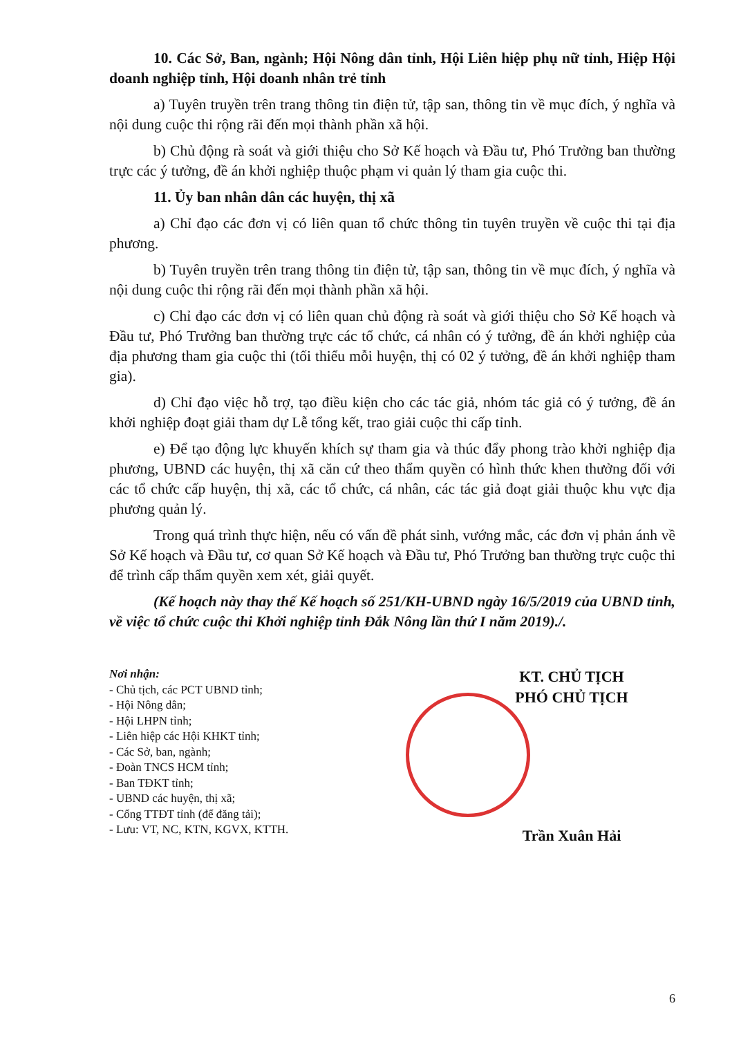10. Các Sở, Ban, ngành; Hội Nông dân tỉnh, Hội Liên hiệp phụ nữ tỉnh, Hiệp Hội doanh nghiệp tỉnh, Hội doanh nhân trẻ tỉnh
a) Tuyên truyền trên trang thông tin điện tử, tập san, thông tin về mục đích, ý nghĩa và nội dung cuộc thi rộng rãi đến mọi thành phần xã hội.
b) Chủ động rà soát và giới thiệu cho Sở Kế hoạch và Đầu tư, Phó Trưởng ban thường trực các ý tưởng, đề án khởi nghiệp thuộc phạm vi quản lý tham gia cuộc thi.
11. Ủy ban nhân dân các huyện, thị xã
a) Chỉ đạo các đơn vị có liên quan tổ chức thông tin tuyên truyền về cuộc thi tại địa phương.
b) Tuyên truyền trên trang thông tin điện tử, tập san, thông tin về mục đích, ý nghĩa và nội dung cuộc thi rộng rãi đến mọi thành phần xã hội.
c) Chỉ đạo các đơn vị có liên quan chủ động rà soát và giới thiệu cho Sở Kế hoạch và Đầu tư, Phó Trưởng ban thường trực các tổ chức, cá nhân có ý tưởng, đề án khởi nghiệp của địa phương tham gia cuộc thi (tối thiểu mỗi huyện, thị có 02 ý tưởng, đề án khởi nghiệp tham gia).
d) Chỉ đạo việc hỗ trợ, tạo điều kiện cho các tác giả, nhóm tác giả có ý tưởng, đề án khởi nghiệp đoạt giải tham dự Lễ tổng kết, trao giải cuộc thi cấp tỉnh.
e) Để tạo động lực khuyến khích sự tham gia và thúc đẩy phong trào khởi nghiệp địa phương, UBND các huyện, thị xã căn cứ theo thẩm quyền có hình thức khen thưởng đối với các tổ chức cấp huyện, thị xã, các tổ chức, cá nhân, các tác giả đoạt giải thuộc khu vực địa phương quản lý.
Trong quá trình thực hiện, nếu có vấn đề phát sinh, vướng mắc, các đơn vị phản ánh về Sở Kế hoạch và Đầu tư, cơ quan Sở Kế hoạch và Đầu tư, Phó Trưởng ban thường trực cuộc thi để trình cấp thẩm quyền xem xét, giải quyết.
(Kế hoạch này thay thế Kế hoạch số 251/KH-UBND ngày 16/5/2019 của UBND tỉnh, về việc tổ chức cuộc thi Khởi nghiệp tỉnh Đắk Nông lần thứ I năm 2019)./.
Nơi nhận:
- Chủ tịch, các PCT UBND tỉnh;
- Hội Nông dân;
- Hội LHPN tỉnh;
- Liên hiệp các Hội KHKT tỉnh;
- Các Sở, ban, ngành;
- Đoàn TNCS HCM tỉnh;
- Ban TĐKT tỉnh;
- UBND các huyện, thị xã;
- Cổng TTĐT tỉnh (để đăng tải);
- Lưu: VT, NC, KTN, KGVX, KTTH.
KT. CHỦ TỊCH
PHÓ CHỦ TỊCH
Trần Xuân Hải
6